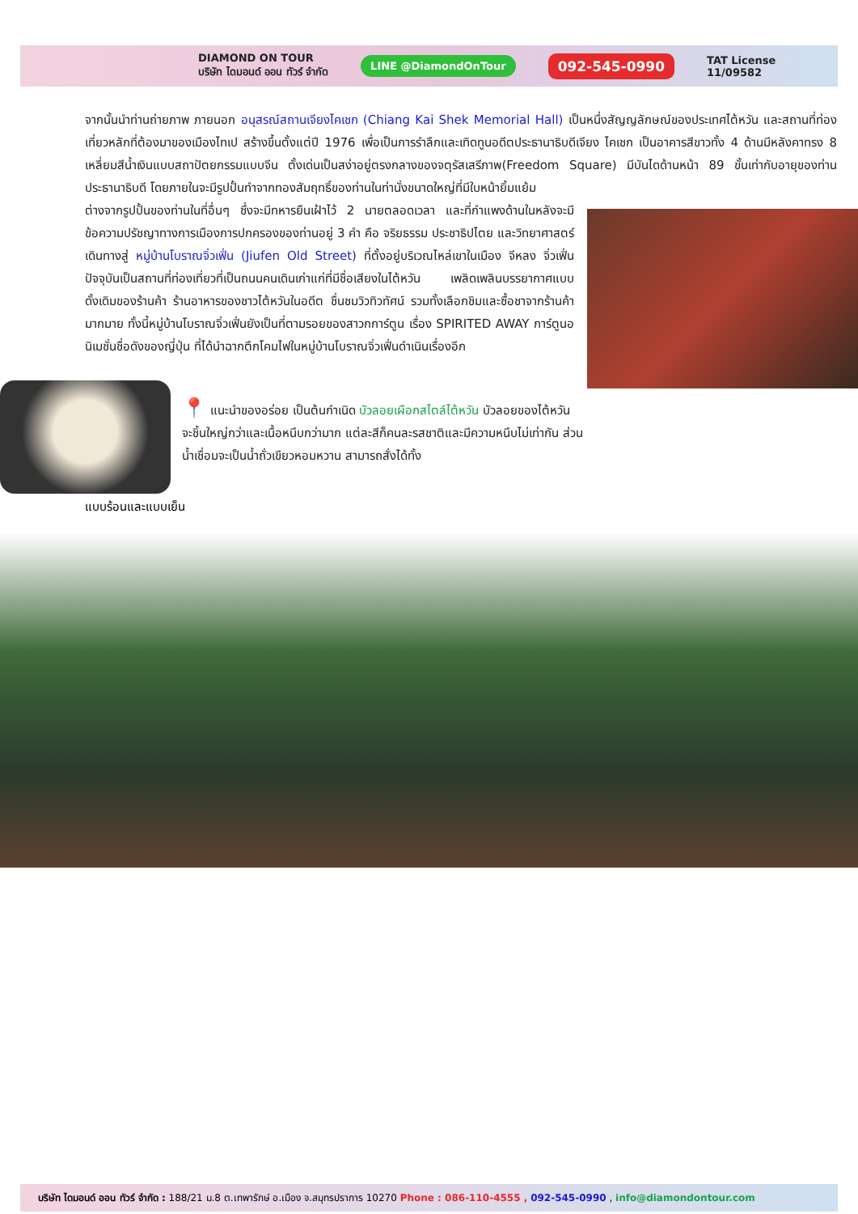DIAMOND ON TOUR
บริษัท ไดมอนด์ ออน ทัวร์ จำกัด
LINE @DiamondOnTour
092-545-0990
TAT License
11/09582
จากนั้นนำท่านถ่ายภาพ ภายนอก อนุสรณ์สถานเจียงไคเชก (Chiang Kai Shek Memorial Hall) เป็นหนึ่งสัญญลักษณ์ของประเทศไต้หวัน และสถานที่ท่องเที่ยวหลักที่ต้องมาของเมืองไทเป สร้างขึ้นตั้งแต่ปี 1976 เพื่อเป็นการรำลึกและเทิดทูนอดีตประธานาธิบดีเจียง ไคเชก เป็นอาคารสีขาวทั้ง 4 ด้านมีหลังคาทรง 8 เหลี่ยมสีน้ำเงินแบบสถาปัตยกรรมแบบจีน ตั้งเด่นเป็นสง่าอยู่ตรงกลางของจตุรัสเสรีภาพ(Freedom Square) มีบันไดด้านหน้า 89 ขั้นเท่ากับอายุของท่านประธานาธิบดี โดยภายในจะมีรูปปั้นทำจากทองสัมฤทธิ์ของท่านในท่านั่งขนาดใหญ่ที่มีใบหน้ายิ้มแย้ม
ต่างจากรูปปั้นของท่านในที่อื่นๆ ซึ่งจะมีทหารยืนเฝ้าไว้ 2 นายตลอดเวลา และที่กำแพงด้านในหลังจะมีข้อความปรัชญาทางการเมืองการปกครองของท่านอยู่ 3 คำ คือ จริยธรรม ประชาธิปไตย และวิทยาศาสตร์ เดินทางสู่ หมู่บ้านโบราณจิ่วเฟิ่น (Jiufen Old Street) ที่ตั้งอยู่บริเวณไหล่เขาในเมือง จีหลง จิ่วเฟิ่น ปัจจุบันเป็นสถานที่ท่องเที่ยวที่เป็นถนนคนเดินเก่าแก่ที่มีชื่อเสียงในไต้หวัน เพลิดเพลินบรรยากาศแบบดั้งเดิมของร้านค้า ร้านอาหารของชาวไต้หวันในอดีต ชื่นชมวิวทิวทัศน์ รวมทั้งเลือกชิมและซื้อชาจากร้านค้า มากมาย ทั้งนี้หมู่บ้านโบราณจิ่วเฟิ่นยังเป็นที่ตามรอยของสาวกการ์ตูน เรื่อง SPIRITED AWAY การ์ตูนอนิเมชั่นชื่อดังของญี่ปุ่น ที่ได้นำฉากตึกโคมไฟในหมู่บ้านโบราณจิ่วเฟิ่นดำเนินเรื่องอีก
📍 แนะนำของอร่อย เป็นต้นกำเนิด บัวลอยเผือกสไตล์ไต้หวัน บัวลอยของไต้หวัน
จะชิ้นใหญ่กว่าและเนื้อหนึบกว่ามาก แต่ละสีก็คนละรสชาติและมีความหนึบไม่เท่ากัน ส่วนน้ำเชื่อมจะเป็นน้ำถั่วเขียวหอมหวาน สามารถสั่งได้ทั้ง
แบบร้อนและแบบเย็น
บริษัท ไดมอนด์ ออน ทัวร์ จำกัด : 188/21 ม.8 ต.เทพารักษ์ อ.เมือง จ.สมุทรปราการ 10270 Phone : 086-110-4555 , 092-545-0990 , info@diamondontour.com